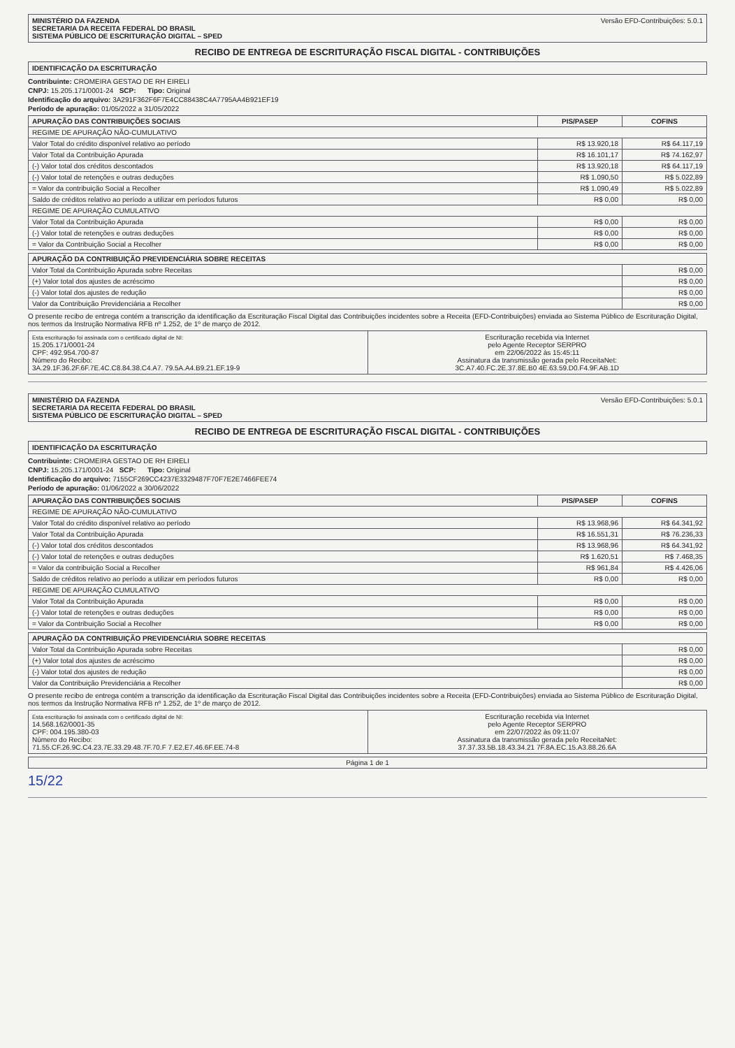MINISTÉRIO DA FAZENDA
SECRETARIA DA RECEITA FEDERAL DO BRASIL
SISTEMA PÚBLICO DE ESCRITURAÇÃO DIGITAL – SPED
Versão EFD-Contribuições: 5.0.1
RECIBO DE ENTREGA DE ESCRITURAÇÃO FISCAL DIGITAL - CONTRIBUIÇÕES
IDENTIFICAÇÃO DA ESCRITURAÇÃO
Contribuinte: CROMEIRA GESTAO DE RH EIRELI
CNPJ: 15.205.171/0001-24 SCP: Tipo: Original
Identificação do arquivo: 3A291F362F6F7E4CC88438C4A7795AA4B921EF19
Período de apuração: 01/05/2022 a 31/05/2022
| APURAÇÃO DAS CONTRIBUIÇÕES SOCIAIS | PIS/PASEP | COFINS |
| --- | --- | --- |
| REGIME DE APURAÇÃO NÃO-CUMULATIVO | | |
| Valor Total do crédito disponível relativo ao período | R$ 13.920,18 | R$ 64.117,19 |
| Valor Total da Contribuição Apurada | R$ 16.101,17 | R$ 74.162,97 |
| (-) Valor total dos créditos descontados | R$ 13.920,18 | R$ 64.117,19 |
| (-) Valor total de retenções e outras deduções | R$ 1.090,50 | R$ 5.022,89 |
| = Valor da contribuição Social a Recolher | R$ 1.090,49 | R$ 5.022,89 |
| Saldo de créditos relativo ao período a utilizar em períodos futuros | R$ 0,00 | R$ 0,00 |
| REGIME DE APURAÇÃO CUMULATIVO | | |
| Valor Total da Contribuição Apurada | R$ 0,00 | R$ 0,00 |
| (-) Valor total de retenções e outras deduções | R$ 0,00 | R$ 0,00 |
| = Valor da Contribuição Social a Recolher | R$ 0,00 | R$ 0,00 |
| APURAÇÃO DA CONTRIBUIÇÃO PREVIDENCIÁRIA SOBRE RECEITAS | |
| --- | --- |
| Valor Total da Contribuição Apurada sobre Receitas | R$ 0,00 |
| (+) Valor total dos ajustes de acréscimo | R$ 0,00 |
| (-) Valor total dos ajustes de redução | R$ 0,00 |
| Valor da Contribuição Previdenciária a Recolher | R$ 0,00 |
O presente recibo de entrega contém a transcrição da identificação da Escrituração Fiscal Digital das Contribuições incidentes sobre a Receita (EFD-Contribuições) enviada ao Sistema Público de Escrituração Digital, nos termos da Instrução Normativa RFB nº 1.252, de 1º de março de 2012.
Esta escrituração foi assinada com o certificado digital de NI:
15.205.171/0001-24
CPF: 492.954.700-87
Número do Recibo:
3A.29.1F.36.2F.6F.7E.4C.C8.84.38.C4.A7. 79.5A.A4.B9.21.EF.19-9
Escrituração recebida via Internet
pelo Agente Receptor SERPRO
em 22/06/2022 às 15:45:11
Assinatura da transmissão gerada pelo ReceitaNet:
3C.A7.40.FC.2E.37.8E.B0 4E.63.59.D0.F4.9F.AB.1D
MINISTÉRIO DA FAZENDA
SECRETARIA DA RECEITA FEDERAL DO BRASIL
SISTEMA PÚBLICO DE ESCRITURAÇÃO DIGITAL – SPED
Versão EFD-Contribuições: 5.0.1
RECIBO DE ENTREGA DE ESCRITURAÇÃO FISCAL DIGITAL - CONTRIBUIÇÕES
IDENTIFICAÇÃO DA ESCRITURAÇÃO
Contribuinte: CROMEIRA GESTAO DE RH EIRELI
CNPJ: 15.205.171/0001-24 SCP: Tipo: Original
Identificação do arquivo: 7155CF269CC4237E3329487F70F7E2E7466FEE74
Período de apuração: 01/06/2022 a 30/06/2022
| APURAÇÃO DAS CONTRIBUIÇÕES SOCIAIS | PIS/PASEP | COFINS |
| --- | --- | --- |
| REGIME DE APURAÇÃO NÃO-CUMULATIVO | | |
| Valor Total do crédito disponível relativo ao período | R$ 13.968,96 | R$ 64.341,92 |
| Valor Total da Contribuição Apurada | R$ 16.551,31 | R$ 76.236,33 |
| (-) Valor total dos créditos descontados | R$ 13.968,96 | R$ 64.341,92 |
| (-) Valor total de retenções e outras deduções | R$ 1.620,51 | R$ 7.468,35 |
| = Valor da contribuição Social a Recolher | R$ 961,84 | R$ 4.426,06 |
| Saldo de créditos relativo ao período a utilizar em períodos futuros | R$ 0,00 | R$ 0,00 |
| REGIME DE APURAÇÃO CUMULATIVO | | |
| Valor Total da Contribuição Apurada | R$ 0,00 | R$ 0,00 |
| (-) Valor total de retenções e outras deduções | R$ 0,00 | R$ 0,00 |
| = Valor da Contribuição Social a Recolher | R$ 0,00 | R$ 0,00 |
| APURAÇÃO DA CONTRIBUIÇÃO PREVIDENCIÁRIA SOBRE RECEITAS | |
| --- | --- |
| Valor Total da Contribuição Apurada sobre Receitas | R$ 0,00 |
| (+) Valor total dos ajustes de acréscimo | R$ 0,00 |
| (-) Valor total dos ajustes de redução | R$ 0,00 |
| Valor da Contribuição Previdenciária a Recolher | R$ 0,00 |
O presente recibo de entrega contém a transcrição da identificação da Escrituração Fiscal Digital das Contribuições incidentes sobre a Receita (EFD-Contribuições) enviada ao Sistema Público de Escrituração Digital, nos termos da Instrução Normativa RFB nº 1.252, de 1º de março de 2012.
Esta escrituração foi assinada com o certificado digital de NI:
14.568.162/0001-35
CPF: 004.195.380-03
Número do Recibo:
71.55.CF.26.9C.C4.23.7E.33.29.48.7F.70.F 7.E2.E7.46.6F.EE.74-8
Escrituração recebida via Internet
pelo Agente Receptor SERPRO
em 22/07/2022 às 09:11:07
Assinatura da transmissão gerada pelo ReceitaNet:
37.37.33.5B.18.43.34.21 7F.8A.EC.15.A3.88.26.6A
Página 1 de 1
15/22